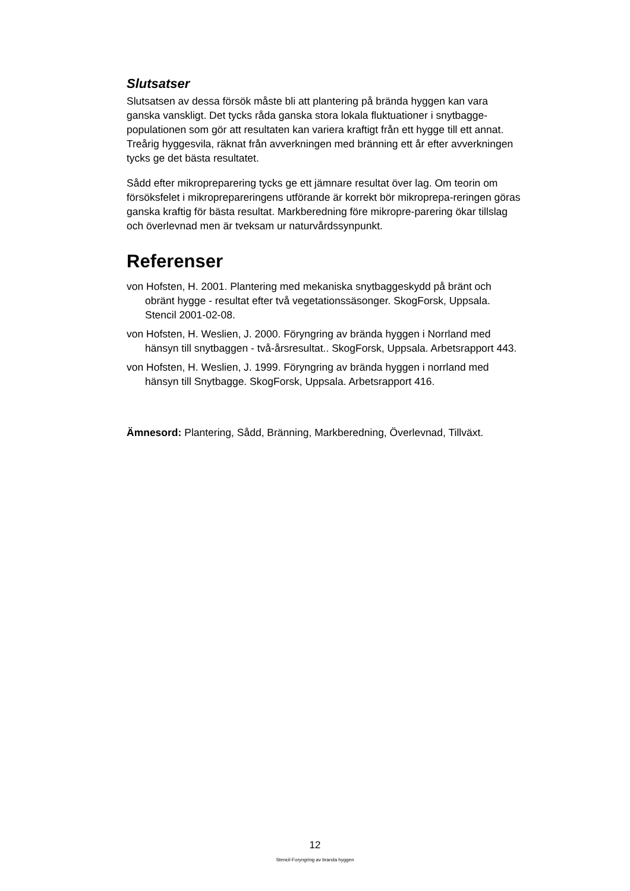Slutsatser
Slutsatsen av dessa försök måste bli att plantering på brända hyggen kan vara ganska vanskligt. Det tycks råda ganska stora lokala fluktuationer i snytbagge-populationen som gör att resultaten kan variera kraftigt från ett hygge till ett annat. Treårig hyggesvila, räknat från avverkningen med bränning ett år efter avverkningen tycks ge det bästa resultatet.
Sådd efter mikropreparering tycks ge ett jämnare resultat över lag. Om teorin om försöksfelet i mikroprepareringens utförande är korrekt bör mikroprepa-reringen göras ganska kraftig för bästa resultat. Markberedning före mikropre-parering ökar tillslag och överlevnad men är tveksam ur naturvårdssynpunkt.
Referenser
von Hofsten, H. 2001. Plantering med mekaniska snytbaggeskydd på bränt och obränt hygge - resultat efter två vegetationssäsonger. SkogForsk, Uppsala. Stencil 2001-02-08.
von Hofsten, H. Weslien, J. 2000. Föryngring av brända hyggen i Norrland med hänsyn till snytbaggen - två-årsresultat.. SkogForsk, Uppsala. Arbetsrapport 443.
von Hofsten, H. Weslien, J. 1999. Föryngring av brända hyggen i norrland med hänsyn till Snytbagge. SkogForsk, Uppsala. Arbetsrapport 416.
Ämnesord: Plantering, Sådd, Bränning, Markberedning, Överlevnad, Tillväxt.
12
Stencil-Foryngring av branda hyggen